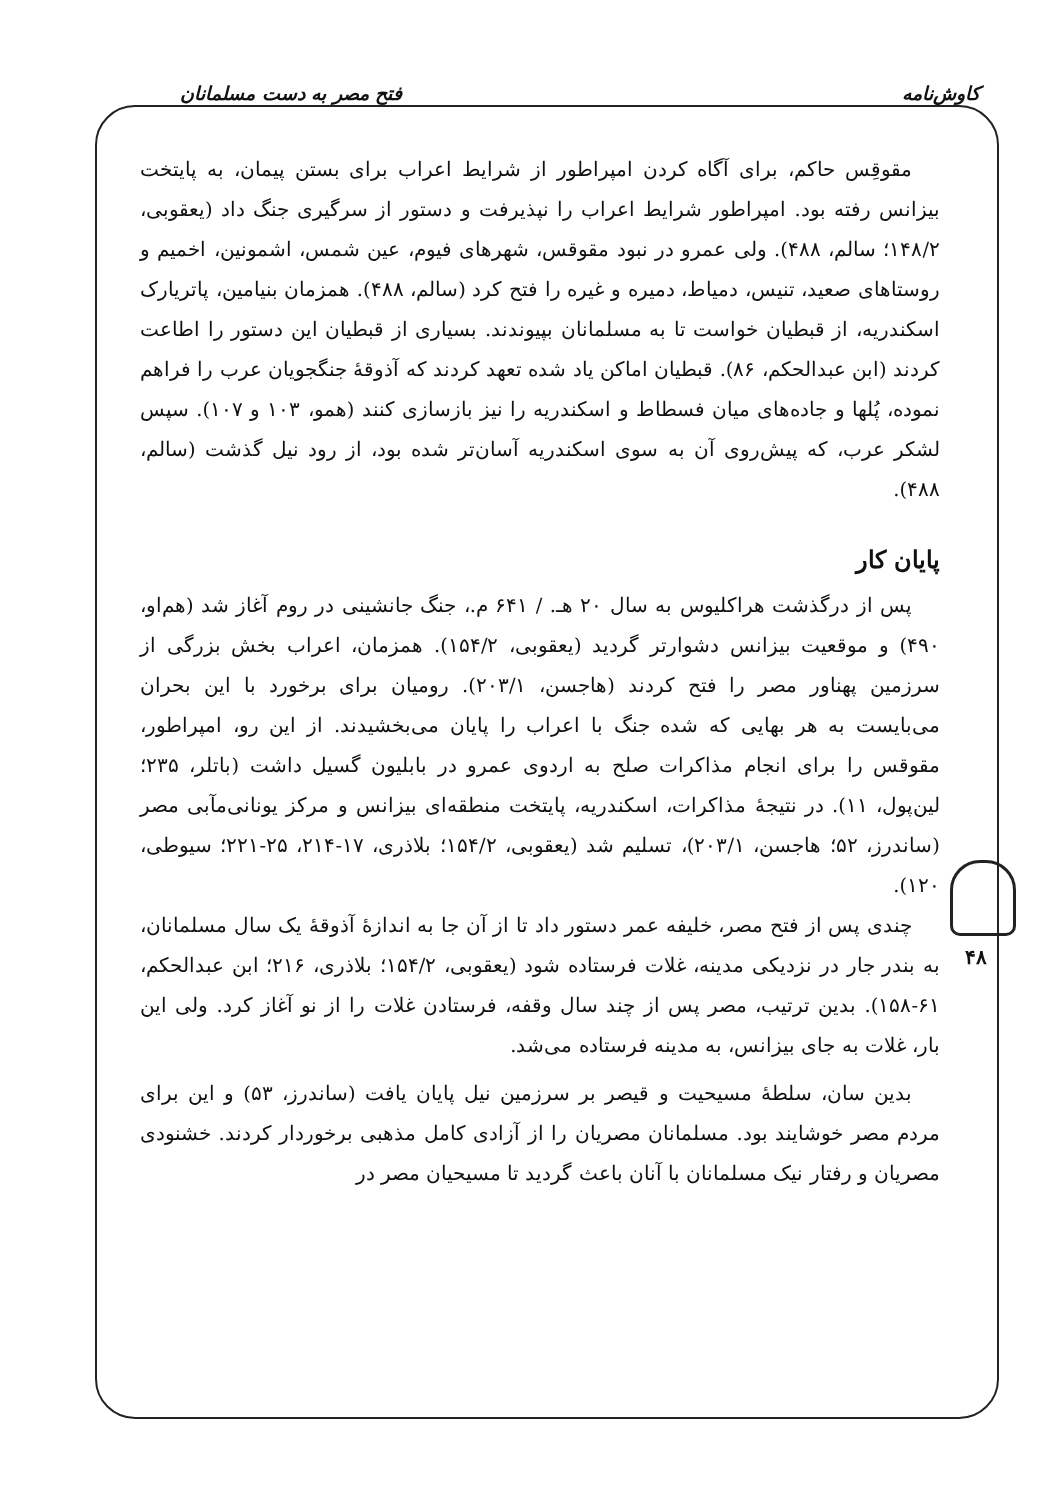کاوش‌نامه فتح مصر به دست مسلمانان
۴۸
مقوقِس حاکم، برای آگاه کردن امپراطور از شرایط اعراب برای بستن پیمان، به پایتخت بیزانس رفته بود. امپراطور شرایط اعراب را نپذیرفت و دستور از سرگیری جنگ داد (یعقوبی، ۱۴۸/۲؛ سالم، ۴۸۸). ولی عمرو در نبود مقوقس، شهرهای فیوم، عین شمس، اشمونین، اخمیم و روستاهای صعید، تنیس، دمیاط، دمیره و غیره را فتح کرد (سالم، ۴۸۸). همزمان بنیامین، پاتریارک اسکندریه، از قبطیان خواست تا به مسلمانان بپیوندند. بسیاری از قبطیان این دستور را اطاعت کردند (ابن عبدالحکم، ۸۶). قبطیان اماکن یاد شده تعهد کردند که آذوقهٔ جنگجویان عرب را فراهم نموده، پُلها و جاده‌های میان فسطاط و اسکندریه را نیز بازسازی کنند (همو، ۱۰۳ و ۱۰۷). سپس لشکر عرب، که پیش‌روی آن به سوی اسکندریه آسان‌تر شده بود، از رود نیل گذشت (سالم، ۴۸۸).
پایان کار
پس از درگذشت هراکلیوس به سال ۲۰ هـ. / ۶۴۱ م.، جنگ جانشینی در روم آغاز شد (هم‌او، ۴۹۰) و موقعیت بیزانس دشوارتر گردید (یعقوبی، ۱۵۴/۲). همزمان، اعراب بخش بزرگی از سرزمین پهناور مصر را فتح کردند (هاجسن، ۲۰۳/۱). رومیان برای برخورد با این بحران می‌بایست به هر بهایی که شده جنگ با اعراب را پایان می‌بخشیدند. از این رو، امپراطور، مقوقس را برای انجام مذاکرات صلح به اردوی عمرو در بابلیون گسیل داشت (باتلر، ۲۳۵؛ لین‌پول، ۱۱). در نتیجهٔ مذاکرات، اسکندریه، پایتخت منطقه‌ای بیزانس و مرکز یونانی‌مآبی مصر (ساندرز، ۵۲؛ هاجسن، ۲۰۳/۱)، تسلیم شد (یعقوبی، ۱۵۴/۲؛ بلاذری، ۱۷-۲۱۴، ۲۵-۲۲۱؛ سیوطی، ۱۲۰).
چندی پس از فتح مصر، خلیفه عمر دستور داد تا از آن جا به اندازهٔ آذوقهٔ یک سال مسلمانان، به بندر جار در نزدیکی مدینه، غلات فرستاده شود (یعقوبی، ۱۵۴/۲؛ بلاذری، ۲۱۶؛ ابن عبدالحکم، ۶۱-۱۵۸). بدین ترتیب، مصر پس از چند سال وقفه، فرستادن غلات را از نو آغاز کرد. ولی این بار، غلات به جای بیزانس، به مدینه فرستاده می‌شد.
بدین سان، سلطهٔ مسیحیت و قیصر بر سرزمین نیل پایان یافت (ساندرز، ۵۳) و این برای مردم مصر خوشایند بود. مسلمانان مصریان را از آزادی کامل مذهبی برخوردار کردند. خشنودی مصریان و رفتار نیک مسلمانان با آنان باعث گردید تا مسیحیان مصر در